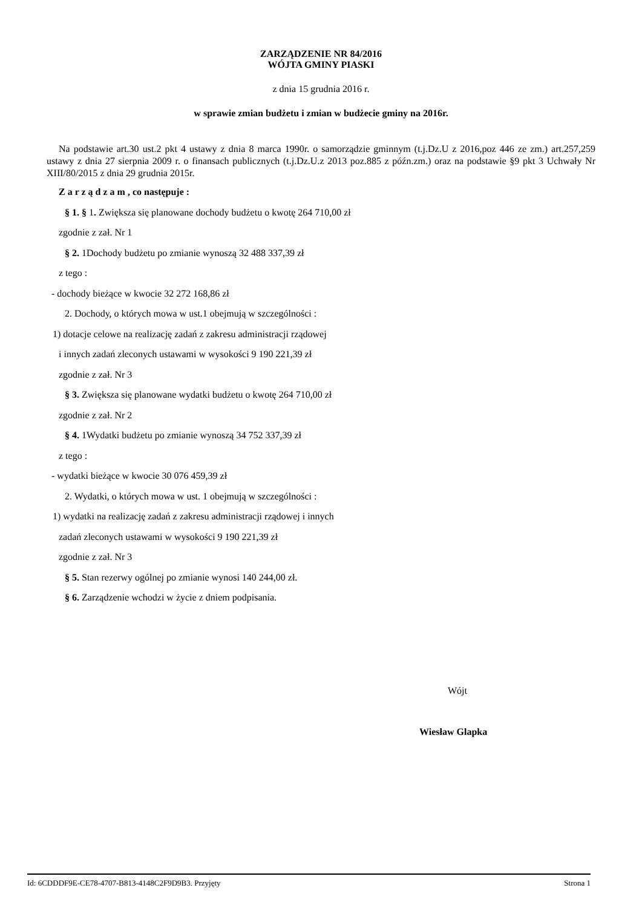ZARZĄDZENIE NR 84/2016
WÓJTA GMINY PIASKI
z dnia 15 grudnia 2016 r.
w sprawie zmian budżetu i zmian w budżecie gminy na 2016r.
Na podstawie art.30 ust.2 pkt 4 ustawy z dnia 8 marca 1990r. o samorządzie gminnym (t.j.Dz.U z 2016,poz 446 ze zm.) art.257,259 ustawy z dnia 27 sierpnia 2009 r. o finansach publicznych (t.j.Dz.U.z 2013 poz.885 z późn.zm.) oraz na podstawie §9 pkt 3 Uchwały Nr XIII/80/2015 z dnia 29 grudnia 2015r.
Z a r z ą d z a m , co następuje :
§ 1. § 1. Zwiększa się planowane dochody budżetu o kwotę 264 710,00 zł
zgodnie z zał. Nr 1
§ 2. 1Dochody budżetu po zmianie wynoszą 32 488 337,39 zł
z tego :
- dochody bieżące w kwocie 32 272 168,86 zł
2. Dochody, o których mowa w ust.1 obejmują w szczególności :
1) dotacje celowe na realizację zadań z zakresu administracji rządowej
i innych zadań zleconych ustawami w wysokości 9 190 221,39 zł
zgodnie z zał. Nr 3
§ 3. Zwiększa się planowane wydatki budżetu o kwotę 264 710,00 zł
zgodnie z zał. Nr 2
§ 4. 1Wydatki budżetu po zmianie wynoszą 34 752 337,39 zł
z tego :
- wydatki bieżące w kwocie 30 076 459,39 zł
2. Wydatki, o których mowa w ust. 1 obejmują w szczególności :
1) wydatki na realizację zadań z zakresu administracji rządowej i innych
zadań zleconych ustawami w wysokości 9 190 221,39 zł
zgodnie z zał. Nr 3
§ 5. Stan rezerwy ogólnej po zmianie wynosi 140 244,00 zł.
§ 6. Zarządzenie wchodzi w życie z dniem podpisania.
Wójt
Wiesław Glapka
Id: 6CDDDF9E-CE78-4707-B813-4148C2F9D9B3. Przyjęty Strona 1